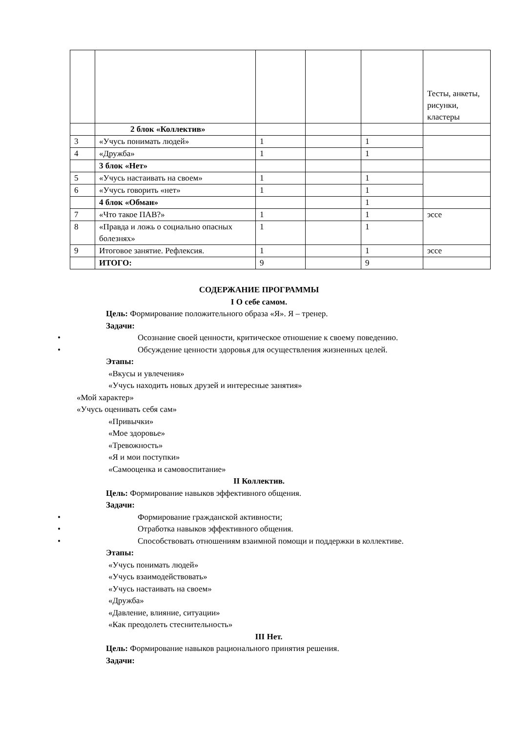| | | | | | Тесты, анкеты, рисунки, кластеры |
| | 2 блок «Коллектив» | | | | |
| 3 | «Учусь понимать людей» | 1 | | 1 | |
| 4 | «Дружба» | 1 | | 1 | |
| | 3 блок «Нет» | | | | |
| 5 | «Учусь настаивать на своем» | 1 | | 1 | |
| 6 | «Учусь говорить «нет» | 1 | | 1 | |
| | 4 блок «Обман» | | | 1 | |
| 7 | «Что такое ПАВ?» | 1 | | 1 | эссе |
| 8 | «Правда и ложь о социально опасных болезнях» | 1 | | 1 | |
| 9 | Итоговое занятие. Рефлексия. | 1 | | 1 | эссе |
| | ИТОГО: | 9 | | 9 | |
СОДЕРЖАНИЕ ПРОГРАММЫ
I О себе самом.
Цель: Формирование положительного образа «Я». Я – тренер.
Задачи:
• Осознание своей ценности, критическое отношение к своему поведению.
• Обсуждение ценности здоровья для осуществления жизненных целей.
Этапы:
«Вкусы и увлечения»
«Учусь находить новых друзей и интересные занятия»
«Мой характер»
«Учусь оценивать себя сам»
«Привычки»
«Мое здоровье»
«Тревожность»
«Я и мои поступки»
«Самооценка и самовоспитание»
II Коллектив.
Цель: Формирование навыков эффективного общения.
Задачи:
• Формирование гражданской активности;
• Отработка навыков эффективного общения.
• Способствовать отношениям взаимной помощи и поддержки в коллективе.
Этапы:
«Учусь понимать людей»
«Учусь взаимодействовать»
«Учусь настаивать на своем»
«Дружба»
«Давление, влияние, ситуации»
«Как преодолеть стеснительность»
III Нет.
Цель: Формирование навыков рационального принятия решения.
Задачи: